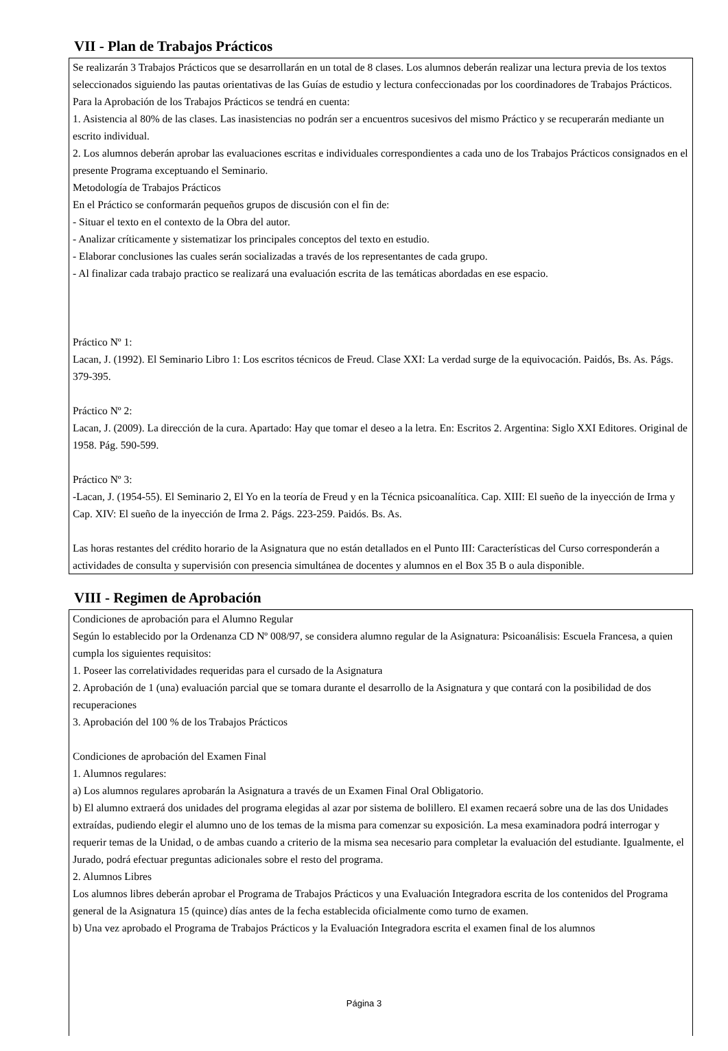VII - Plan de Trabajos Prácticos
Se realizarán 3 Trabajos Prácticos que se desarrollarán en un total de 8 clases. Los alumnos deberán realizar una lectura previa de los textos seleccionados siguiendo las pautas orientativas de las Guías de estudio y lectura confeccionadas por los coordinadores de Trabajos Prácticos.
Para la Aprobación de los Trabajos Prácticos se tendrá en cuenta:
1. Asistencia al 80% de las clases. Las inasistencias no podrán ser a encuentros sucesivos del mismo Práctico y se recuperarán mediante un escrito individual.
2. Los alumnos deberán aprobar las evaluaciones escritas e individuales correspondientes a cada uno de los Trabajos Prácticos consignados en el presente Programa exceptuando el Seminario.
Metodología de Trabajos Prácticos
En el Práctico se conformarán pequeños grupos de discusión con el fin de:
- Situar el texto en el contexto de la Obra del autor.
- Analizar críticamente y sistematizar los principales conceptos del texto en estudio.
- Elaborar conclusiones las cuales serán socializadas a través de los representantes de cada grupo.
- Al finalizar cada trabajo practico se realizará una evaluación escrita de las temáticas abordadas en ese espacio.
Práctico Nº 1:
Lacan, J. (1992). El Seminario Libro 1: Los escritos técnicos de Freud. Clase XXI: La verdad surge de la equivocación. Paidós, Bs. As. Págs. 379-395.
Práctico Nº 2:
Lacan, J. (2009). La dirección de la cura. Apartado: Hay que tomar el deseo a la letra. En: Escritos 2. Argentina: Siglo XXI Editores. Original de 1958. Pág. 590-599.
Práctico Nº 3:
-Lacan, J. (1954-55). El Seminario 2, El Yo en la teoría de Freud y en la Técnica psicoanalítica. Cap. XIII: El sueño de la inyección de Irma y Cap. XIV: El sueño de la inyección de Irma 2. Págs. 223-259. Paidós. Bs. As.
Las horas restantes del crédito horario de la Asignatura que no están detallados en el Punto III: Características del Curso corresponderán a actividades de consulta y supervisión con presencia simultánea de docentes y alumnos en el Box 35 B o aula disponible.
VIII - Regimen de Aprobación
Condiciones de aprobación para el Alumno Regular
Según lo establecido por la Ordenanza CD Nº 008/97, se considera alumno regular de la Asignatura: Psicoanálisis: Escuela Francesa, a quien cumpla los siguientes requisitos:
1. Poseer las correlatividades requeridas para el cursado de la Asignatura
2. Aprobación de 1 (una) evaluación parcial que se tomara durante el desarrollo de la Asignatura y que contará con la posibilidad de dos recuperaciones
3. Aprobación del 100 % de los Trabajos Prácticos
Condiciones de aprobación del Examen Final
1. Alumnos regulares:
a) Los alumnos regulares aprobarán la Asignatura a través de un Examen Final Oral Obligatorio.
b) El alumno extraerá dos unidades del programa elegidas al azar por sistema de bolillero. El examen recaerá sobre una de las dos Unidades extraídas, pudiendo elegir el alumno uno de los temas de la misma para comenzar su exposición. La mesa examinadora podrá interrogar y requerir temas de la Unidad, o de ambas cuando a criterio de la misma sea necesario para completar la evaluación del estudiante. Igualmente, el Jurado, podrá efectuar preguntas adicionales sobre el resto del programa.
2. Alumnos Libres
Los alumnos libres deberán aprobar el Programa de Trabajos Prácticos y una Evaluación Integradora escrita de los contenidos del Programa general de la Asignatura 15 (quince) días antes de la fecha establecida oficialmente como turno de examen.
b) Una vez aprobado el Programa de Trabajos Prácticos y la Evaluación Integradora escrita el examen final de los alumnos
Página 3